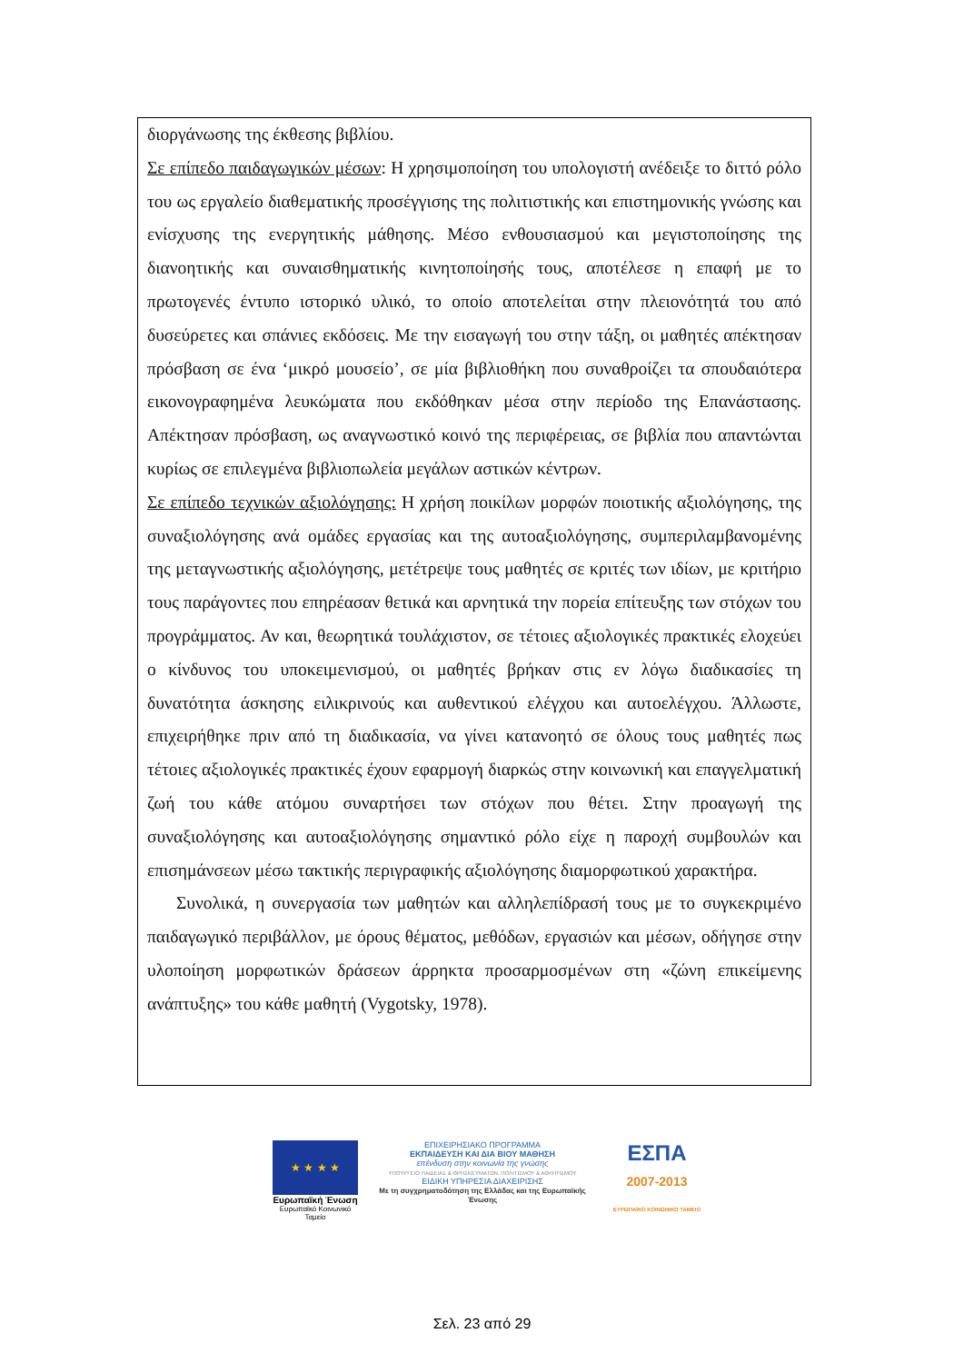διοργάνωσης της έκθεσης βιβλίου.
Σε επίπεδο παιδαγωγικών μέσων: Η χρησιμοποίηση του υπολογιστή ανέδειξε το διττό ρόλο του ως εργαλείο διαθεματικής προσέγγισης της πολιτιστικής και επιστημονικής γνώσης και ενίσχυσης της ενεργητικής μάθησης. Μέσο ενθουσιασμού και μεγιστοποίησης της διανοητικής και συναισθηματικής κινητοποίησής τους, αποτέλεσε η επαφή με το πρωτογενές έντυπο ιστορικό υλικό, το οποίο αποτελείται στην πλειονότητά του από δυσεύρετες και σπάνιες εκδόσεις. Με την εισαγωγή του στην τάξη, οι μαθητές απέκτησαν πρόσβαση σε ένα ‘μικρό μουσείο’, σε μία βιβλιοθήκη που συναθροίζει τα σπουδαιότερα εικονογραφημένα λευκώματα που εκδόθηκαν μέσα στην περίοδο της Επανάστασης. Απέκτησαν πρόσβαση, ως αναγνωστικό κοινό της περιφέρειας, σε βιβλία που απαντώνται κυρίως σε επιλεγμένα βιβλιοπωλεία μεγάλων αστικών κέντρων.
Σε επίπεδο τεχνικών αξιολόγησης: Η χρήση ποικίλων μορφών ποιοτικής αξιολόγησης, της συναξιολόγησης ανά ομάδες εργασίας και της αυτοαξιολόγησης, συμπεριλαμβανομένης της μεταγνωστικής αξιολόγησης, μετέτρεψε τους μαθητές σε κριτές των ιδίων, με κριτήριο τους παράγοντες που επηρέασαν θετικά και αρνητικά την πορεία επίτευξης των στόχων του προγράμματος. Αν και, θεωρητικά τουλάχιστον, σε τέτοιες αξιολογικές πρακτικές ελοχεύει ο κίνδυνος του υποκειμενισμού, οι μαθητές βρήκαν στις εν λόγω διαδικασίες τη δυνατότητα άσκησης ειλικρινούς και αυθεντικού ελέγχου και αυτοελέγχου. Άλλωστε, επιχειρήθηκε πριν από τη διαδικασία, να γίνει κατανοητό σε όλους τους μαθητές πως τέτοιες αξιολογικές πρακτικές έχουν εφαρμογή διαρκώς στην κοινωνική και επαγγελματική ζωή του κάθε ατόμου συναρτήσει των στόχων που θέτει. Στην προαγωγή της συναξιολόγησης και αυτοαξιολόγησης σημαντικό ρόλο είχε η παροχή συμβουλών και επισημάνσεων μέσω τακτικής περιγραφικής αξιολόγησης διαμορφωτικού χαρακτήρα.
Συνολικά, η συνεργασία των μαθητών και αλληλεπίδρασή τους με το συγκεκριμένο παιδαγωγικό περιβάλλον, με όρους θέματος, μεθόδων, εργασιών και μέσων, οδήγησε στην υλοποίηση μορφωτικών δράσεων άρρηκτα προσαρμοσμένων στη «ζώνη επικείμενης ανάπτυξης» του κάθε μαθητή (Vygotsky, 1978).
★ ★ ★ ★
Ευρωπαϊκή Ένωση
Ευρωπαϊκό Κοινωνικό Ταμείο
ΕΠΙΧΕΙΡΗΣΙΑΚΟ ΠΡΟΓΡΑΜΜΑ
ΕΚΠΑΙΔΕΥΣΗ ΚΑΙ ΔΙΑ ΒΙΟΥ ΜΑΘΗΣΗ
επένδυση στην κοινωνία της γνώσης
ΥΠΟΥΡΓΕΙΟ ΠΑΙΔΕΙΑΣ & ΘΡΗΣΚΕΥΜΑΤΩΝ, ΠΟΛΙΤΙΣΜΟΥ & ΑΘΛΗΤΙΣΜΟΥ
ΕΙΔΙΚΗ ΥΠΗΡΕΣΙΑ ΔΙΑΧΕΙΡΙΣΗΣ
Με τη συγχρηματοδότηση της Ελλάδας και της Ευρωπαϊκής Ένωσης
ΕΣΠΑ
2007-2013
ΕΥΡΩΠΑΪΚΟ ΚΟΙΝΩΝΙΚΟ ΤΑΜΕΙΟ
Σελ. 23 από 29